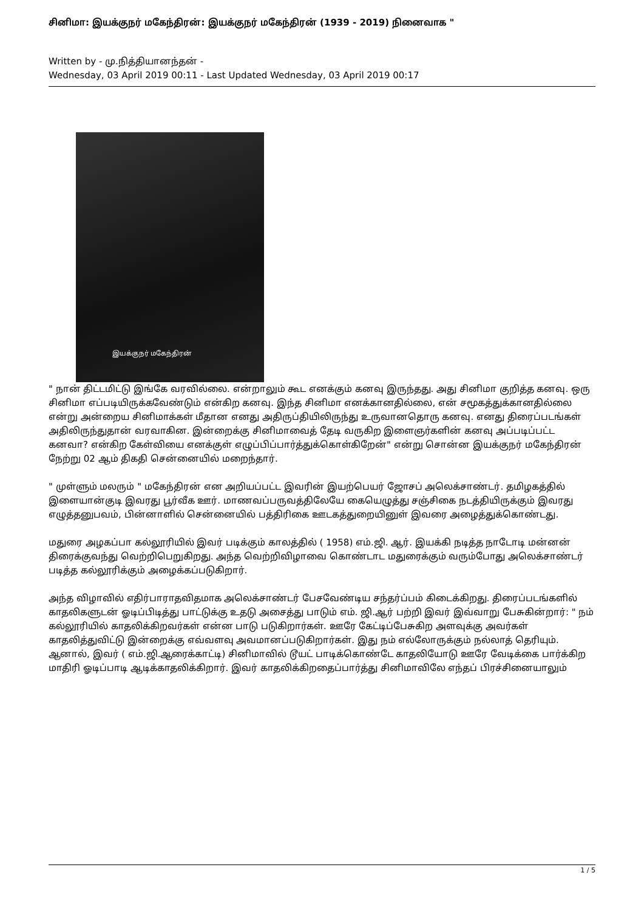சினிமா: இயக்குநர் மகேந்திரன்: இயக்குநர் மகேந்திரன் (1939 - 2019) நினைவாக "
Written by - மு.நித்தியானந்தன் -
Wednesday, 03 April 2019 00:11 - Last Updated Wednesday, 03 April 2019 00:17
இயக்குநர் மகேந்திரன்
" நான் திட்டமிட்டு இங்கே வரவில்லை. என்றாலும் கூட எனக்கும் கனவு இருந்தது. அது சினிமா குறித்த கனவு. ஒரு சினிமா எப்படியிருக்கவேண்டும் என்கிற கனவு. இந்த சினிமா எனக்கானதில்லை, என் சமூகத்துக்கானதில்லை என்று அன்றைய சினிமாக்கள் மீதான எனது அதிருப்தியிலிருந்து உருவானதொரு கனவு. எனது திரைப்படங்கள் அதிலிருந்துதான் வரவாகின. இன்றைக்கு சினிமாவைத் தேடி வருகிற இளைஞர்களின் கனவு அப்படிப்பட்ட கனவா? என்கிற கேள்வியை எனக்குள் எழுப்பிப்பார்த்துக்கொள்கிறேன்" என்று சொன்ன இயக்குநர் மகேந்திரன் நேற்று 02 ஆம் திகதி சென்னையில் மறைந்தார்.
" முள்ளும் மலரும் " மகேந்திரன் என அறியப்பட்ட இவரின் இயற்பெயர் ஜோசப் அலெக்சாண்டர். தமிழகத்தில் இளையான்குடி இவரது பூர்வீக ஊர். மாணவப்பருவத்திலேயே கையெழுத்து சஞ்சிகை நடத்தியிருக்கும் இவரது எழுத்தனுபவம், பின்னாளில் சென்னையில் பத்திரிகை ஊடகத்துறையினுள் இவரை அழைத்துக்கொண்டது.
மதுரை அழகப்பா கல்லூரியில் இவர் படிக்கும் காலத்தில் ( 1958) எம்.ஜி. ஆர். இயக்கி நடித்த நாடோடி மன்னன் திரைக்குவந்து வெற்றிபெறுகிறது. அந்த வெற்றிவிழாவை கொண்டாட மதுரைக்கும் வரும்போது அலெக்சாண்டர் படித்த கல்லூரிக்கும் அழைக்கப்படுகிறார்.
அந்த விழாவில் எதிர்பாராதவிதமாக அலெக்சாண்டர் பேசவேண்டிய சந்தர்ப்பம் கிடைக்கிறது. திரைப்படங்களில் காதலிகளுடன் ஓடிப்பிடித்து பாட்டுக்கு உதடு அசைத்து பாடும் எம். ஜி.ஆர் பற்றி இவர் இவ்வாறு பேசுகின்றார்: " நம் கல்லூரியில் காதலிக்கிறவர்கள் என்ன பாடு படுகிறார்கள். ஊரே கேட்டிப்பேசுகிற அளவுக்கு அவர்கள் காதலித்துவிட்டு இன்றைக்கு எவ்வளவு அவமானப்படுகிறார்கள். இது நம் எல்லோருக்கும் நல்லாத் தெரியும். ஆனால், இவர் ( எம்.ஜி.ஆரைக்காட்டி) சினிமாவில் டூயட் பாடிக்கொண்டே காதலியோடு ஊரே வேடிக்கை பார்க்கிற மாதிரி ஓடிப்பாடி ஆடிக்காதலிக்கிறார். இவர் காதலிக்கிறதைப்பார்த்து சினிமாவிலே எந்தப் பிரச்சினையாலும்
1 / 5